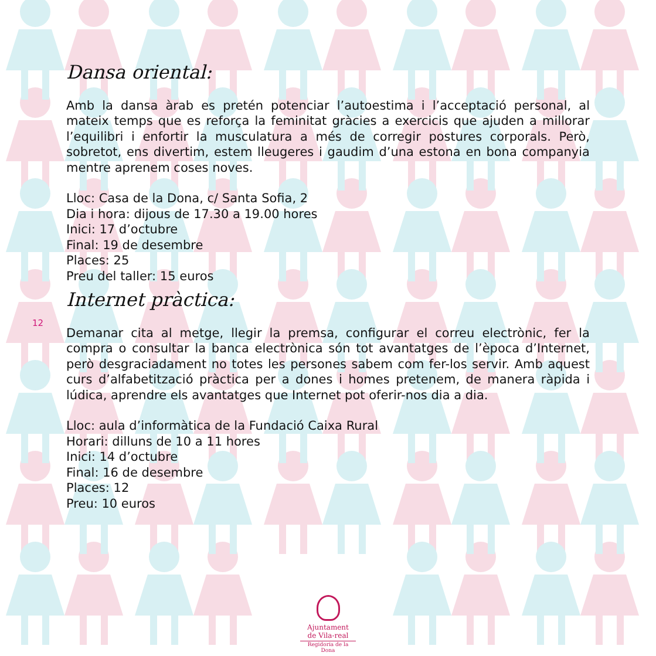12
Dansa oriental:
Amb la dansa àrab es pretén potenciar l’autoestima i l’acceptació personal, al mateix temps que es reforça la feminitat gràcies a exercicis que ajuden a millorar l’equilibri i enfortir la musculatura a més de corregir postures corporals. Però, sobretot, ens divertim, estem lleugeres i gaudim d’una estona en bona companyia mentre aprenem coses noves.
Lloc: Casa de la Dona, c/ Santa Sofia, 2
Dia i hora: dijous de 17.30 a 19.00 hores
Inici: 17 d’octubre
Final: 19 de desembre
Places: 25
Preu del taller: 15 euros
Internet pràctica:
Demanar cita al metge, llegir la premsa, configurar el correu electrònic, fer la compra o consultar la banca electrònica són tot avantatges de l’època d’Internet, però desgraciadament no totes les persones sabem com fer-los servir. Amb aquest curs d’alfabetització pràctica per a dones i homes pretenem, de manera ràpida i lúdica, aprendre els avantatges que Internet pot oferir-nos dia a dia.
Lloc: aula d’informàtica de la Fundació Caixa Rural
Horari: dilluns de 10 a 11 hores
Inici: 14 d’octubre
Final: 16 de desembre
Places: 12
Preu: 10 euros
Ajuntament
de Vila-real
Regidoria de la Dona